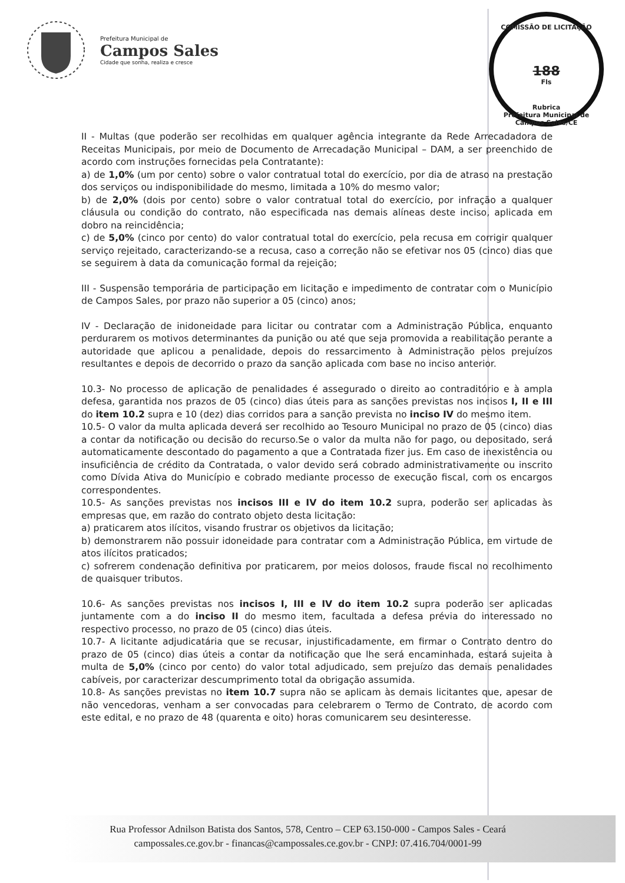Prefeitura Municipal de
Campos Sales
Cidade que sonha, realiza e cresce
COMISSÃO DE LICITAÇÃO
188
Fls
Rubrica
Prefeitura Municipal de Campos Sales/CE
II - Multas (que poderão ser recolhidas em qualquer agência integrante da Rede Arrecadadora de Receitas Municipais, por meio de Documento de Arrecadação Municipal – DAM, a ser preenchido de acordo com instruções fornecidas pela Contratante):
a) de 1,0% (um por cento) sobre o valor contratual total do exercício, por dia de atraso na prestação dos serviços ou indisponibilidade do mesmo, limitada a 10% do mesmo valor;
b) de 2,0% (dois por cento) sobre o valor contratual total do exercício, por infração a qualquer cláusula ou condição do contrato, não especificada nas demais alíneas deste inciso, aplicada em dobro na reincidência;
c) de 5,0% (cinco por cento) do valor contratual total do exercício, pela recusa em corrigir qualquer serviço rejeitado, caracterizando-se a recusa, caso a correção não se efetivar nos 05 (cinco) dias que se seguirem à data da comunicação formal da rejeição;
III - Suspensão temporária de participação em licitação e impedimento de contratar com o Município de Campos Sales, por prazo não superior a 05 (cinco) anos;
IV - Declaração de inidoneidade para licitar ou contratar com a Administração Pública, enquanto perdurarem os motivos determinantes da punição ou até que seja promovida a reabilitação perante a autoridade que aplicou a penalidade, depois do ressarcimento à Administração pelos prejuízos resultantes e depois de decorrido o prazo da sanção aplicada com base no inciso anterior.
10.3- No processo de aplicação de penalidades é assegurado o direito ao contraditório e à ampla defesa, garantida nos prazos de 05 (cinco) dias úteis para as sanções previstas nos incisos I, II e III do item 10.2 supra e 10 (dez) dias corridos para a sanção prevista no inciso IV do mesmo item.
10.5- O valor da multa aplicada deverá ser recolhido ao Tesouro Municipal no prazo de 05 (cinco) dias a contar da notificação ou decisão do recurso.Se o valor da multa não for pago, ou depositado, será automaticamente descontado do pagamento a que a Contratada fizer jus. Em caso de inexistência ou insuficiência de crédito da Contratada, o valor devido será cobrado administrativamente ou inscrito como Dívida Ativa do Município e cobrado mediante processo de execução fiscal, com os encargos correspondentes.
10.5- As sanções previstas nos incisos III e IV do item 10.2 supra, poderão ser aplicadas às empresas que, em razão do contrato objeto desta licitação:
a) praticarem atos ilícitos, visando frustrar os objetivos da licitação;
b) demonstrarem não possuir idoneidade para contratar com a Administração Pública, em virtude de atos ilícitos praticados;
c) sofrerem condenação definitiva por praticarem, por meios dolosos, fraude fiscal no recolhimento de quaisquer tributos.
10.6- As sanções previstas nos incisos I, III e IV do item 10.2 supra poderão ser aplicadas juntamente com a do inciso II do mesmo item, facultada a defesa prévia do interessado no respectivo processo, no prazo de 05 (cinco) dias úteis.
10.7- A licitante adjudicatária que se recusar, injustificadamente, em firmar o Contrato dentro do prazo de 05 (cinco) dias úteis a contar da notificação que lhe será encaminhada, estará sujeita à multa de 5,0% (cinco por cento) do valor total adjudicado, sem prejuízo das demais penalidades cabíveis, por caracterizar descumprimento total da obrigação assumida.
10.8- As sanções previstas no item 10.7 supra não se aplicam às demais licitantes que, apesar de não vencedoras, venham a ser convocadas para celebrarem o Termo de Contrato, de acordo com este edital, e no prazo de 48 (quarenta e oito) horas comunicarem seu desinteresse.
Rua Professor Adnilson Batista dos Santos, 578, Centro – CEP 63.150-000 - Campos Sales - Ceará
campossales.ce.gov.br - financas@campossales.ce.gov.br - CNPJ: 07.416.704/0001-99